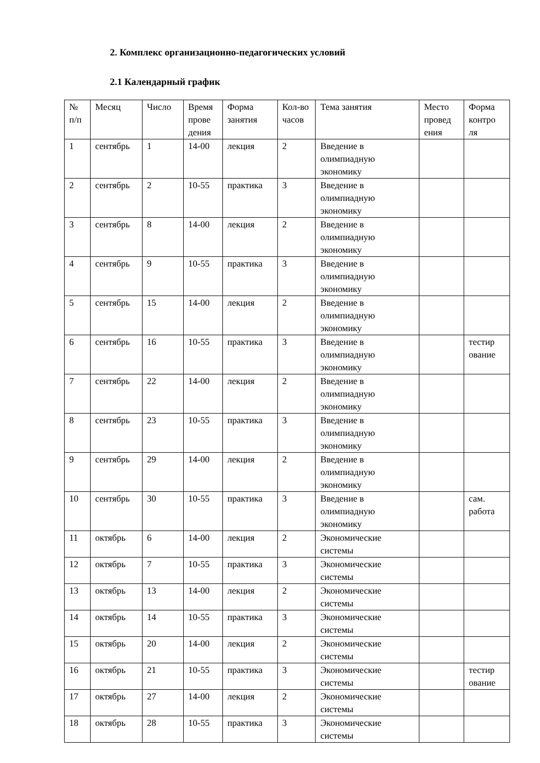2. Комплекс организационно-педагогических условий
2.1 Календарный график
| № п/п | Месяц | Число | Время прове дения | Форма занятия | Кол-во часов | Тема занятия | Место провед ения | Форма контро ля |
| 1 | сентябрь | 1 | 14-00 | лекция | 2 | Введение в олимпиадную экономику | | |
| 2 | сентябрь | 2 | 10-55 | практика | 3 | Введение в олимпиадную экономику | | |
| 3 | сентябрь | 8 | 14-00 | лекция | 2 | Введение в олимпиадную экономику | | |
| 4 | сентябрь | 9 | 10-55 | практика | 3 | Введение в олимпиадную экономику | | |
| 5 | сентябрь | 15 | 14-00 | лекция | 2 | Введение в олимпиадную экономику | | |
| 6 | сентябрь | 16 | 10-55 | практика | 3 | Введение в олимпиадную экономику | | тестир ование |
| 7 | сентябрь | 22 | 14-00 | лекция | 2 | Введение в олимпиадную экономику | | |
| 8 | сентябрь | 23 | 10-55 | практика | 3 | Введение в олимпиадную экономику | | |
| 9 | сентябрь | 29 | 14-00 | лекция | 2 | Введение в олимпиадную экономику | | |
| 10 | сентябрь | 30 | 10-55 | практика | 3 | Введение в олимпиадную экономику | | сам. работа |
| 11 | октябрь | 6 | 14-00 | лекция | 2 | Экономические системы | | |
| 12 | октябрь | 7 | 10-55 | практика | 3 | Экономические системы | | |
| 13 | октябрь | 13 | 14-00 | лекция | 2 | Экономические системы | | |
| 14 | октябрь | 14 | 10-55 | практика | 3 | Экономические системы | | |
| 15 | октябрь | 20 | 14-00 | лекция | 2 | Экономические системы | | |
| 16 | октябрь | 21 | 10-55 | практика | 3 | Экономические системы | | тестир ование |
| 17 | октябрь | 27 | 14-00 | лекция | 2 | Экономические системы | | |
| 18 | октябрь | 28 | 10-55 | практика | 3 | Экономические системы | | |